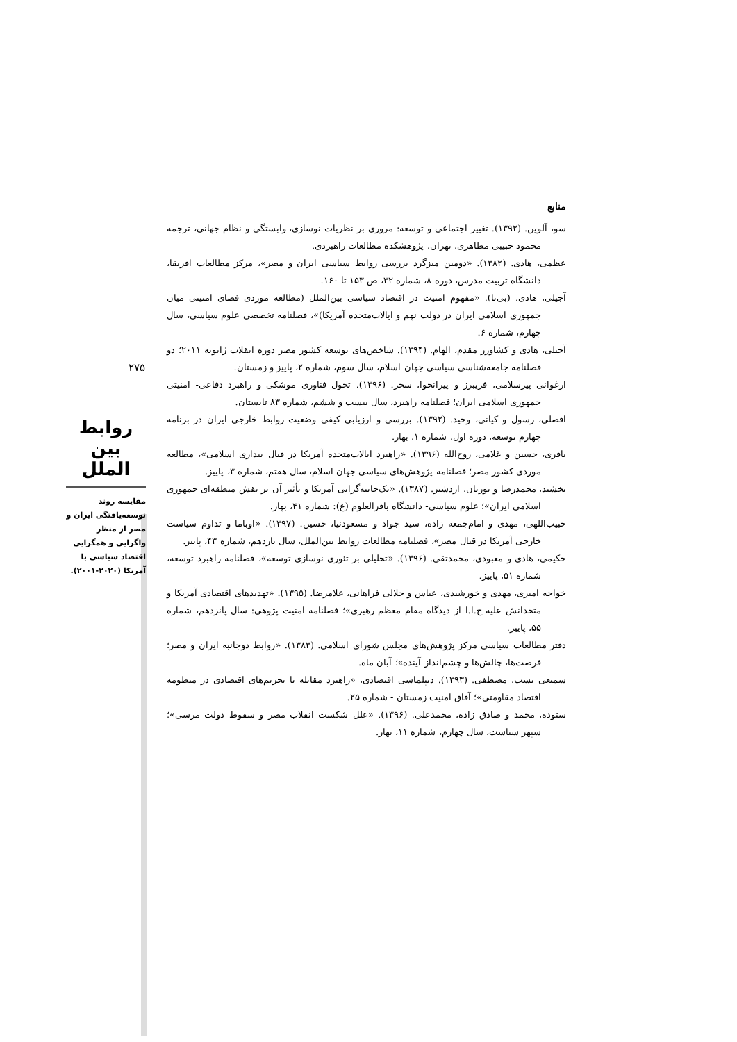۲۷۵
روابط بین الملل
مقایسه روند توسعه‌یافتگی ایران و مصر از منظر واگرایی و همگرایی اقتصاد سیاسی با آمریکا (۲۰۲۰-۲۰۰۱).
منابع
سو، آلوین. (۱۳۹۲). تغییر اجتماعی و توسعه: مروری بر نظریات نوسازی، وابستگی و نظام جهانی، ترجمه محمود حبیبی مظاهری، تهران، پژوهشکده مطالعات راهبردی.
عظمی، هادی. (۱۳۸۲). «دومین میزگرد بررسی روابط سیاسی ایران و مصر»، مرکز مطالعات افریقا، دانشگاه تربیت مدرس، دوره ۸، شماره ۳۲، ص ۱۵۳ تا ۱۶۰.
آجیلی، هادی. (بی‌تا). «مفهوم امنیت در اقتصاد سیاسی بین‌الملل (مطالعه موردی فضای امنیتی میان جمهوری اسلامی ایران در دولت نهم و ایالات‌متحده آمریکا)»، فصلنامه تخصصی علوم سیاسی، سال چهارم، شماره ۶.
آجیلی، هادی و کشاورز مقدم، الهام. (۱۳۹۴). شاخص‌های توسعه کشور مصر دوره انقلاب ژانویه ۲۰۱۱؛ دو فصلنامه جامعه‌شناسی سیاسی جهان اسلام، سال سوم، شماره ۲، پاییز و زمستان.
ارغوانی پیرسلامی، فریبرز و پیرانخوا، سحر. (۱۳۹۶). تحول فناوری موشکی و راهبرد دفاعی- امنیتی جمهوری اسلامی ایران؛ فصلنامه راهبرد، سال بیست و ششم، شماره ۸۳ تابستان.
افضلی، رسول و کیانی، وحید. (۱۳۹۲). بررسی و ارزیابی کیفی وضعیت روابط خارجی ایران در برنامه چهارم توسعه، دوره اول، شماره ۱، بهار.
باقری، حسین و غلامی، روح‌الله (۱۳۹۶). «راهبرد ایالات‌متحده آمریکا در قبال بیداری اسلامی»، مطالعه موردی کشور مصر؛ فصلنامه پژوهش‌های سیاسی جهان اسلام، سال هفتم، شماره ۳، پاییز.
تخشید، محمدرضا و نوریان، اردشیر. (۱۳۸۷). «یک‌جانبه‌گرایی آمریکا و تأثیر آن بر نقش منطقه‌ای جمهوری اسلامی ایران»؛ علوم سیاسی- دانشگاه باقرالعلوم (ع): شماره ۴۱، بهار.
حبیب‌اللهی، مهدی و امام‌جمعه زاده، سید جواد و مسعودنیا، حسین. (۱۳۹۷). «اوباما و تداوم سیاست خارجی آمریکا در قبال مصر»، فصلنامه مطالعات روابط بین‌الملل، سال یازدهم، شماره ۴۳، پاییز.
حکیمی، هادی و معبودی، محمدتقی. (۱۳۹۶). «تحلیلی بر تئوری نوسازی توسعه»، فصلنامه راهبرد توسعه، شماره ۵۱، پاییز.
خواجه امیری، مهدی و خورشیدی، عباس و جلالی فراهانی، غلامرضا. (۱۳۹۵). «تهدیدهای اقتصادی آمریکا و متحدانش علیه ج.ا.ا از دیدگاه مقام معظم رهبری»؛ فصلنامه امنیت پژوهی: سال پانزدهم، شماره ۵۵، پاییز.
دفتر مطالعات سیاسی مرکز پژوهش‌های مجلس شورای اسلامی. (۱۳۸۳). «روابط دوجانبه ایران و مصر؛ فرصت‌ها، چالش‌ها و چشم‌انداز آینده»؛ آبان ماه.
سمیعی نسب، مصطفی. (۱۳۹۳). دیپلماسی اقتصادی، «راهبرد مقابله با تحریم‌های اقتصادی در منظومه اقتصاد مقاومتی»؛ آفاق امنیت زمستان - شماره ۲۵.
ستوده، محمد و صادق زاده، محمدعلی. (۱۳۹۶). «علل شکست انقلاب مصر و سقوط دولت مرسی»؛ سپهر سیاست، سال چهارم، شماره ۱۱، بهار.